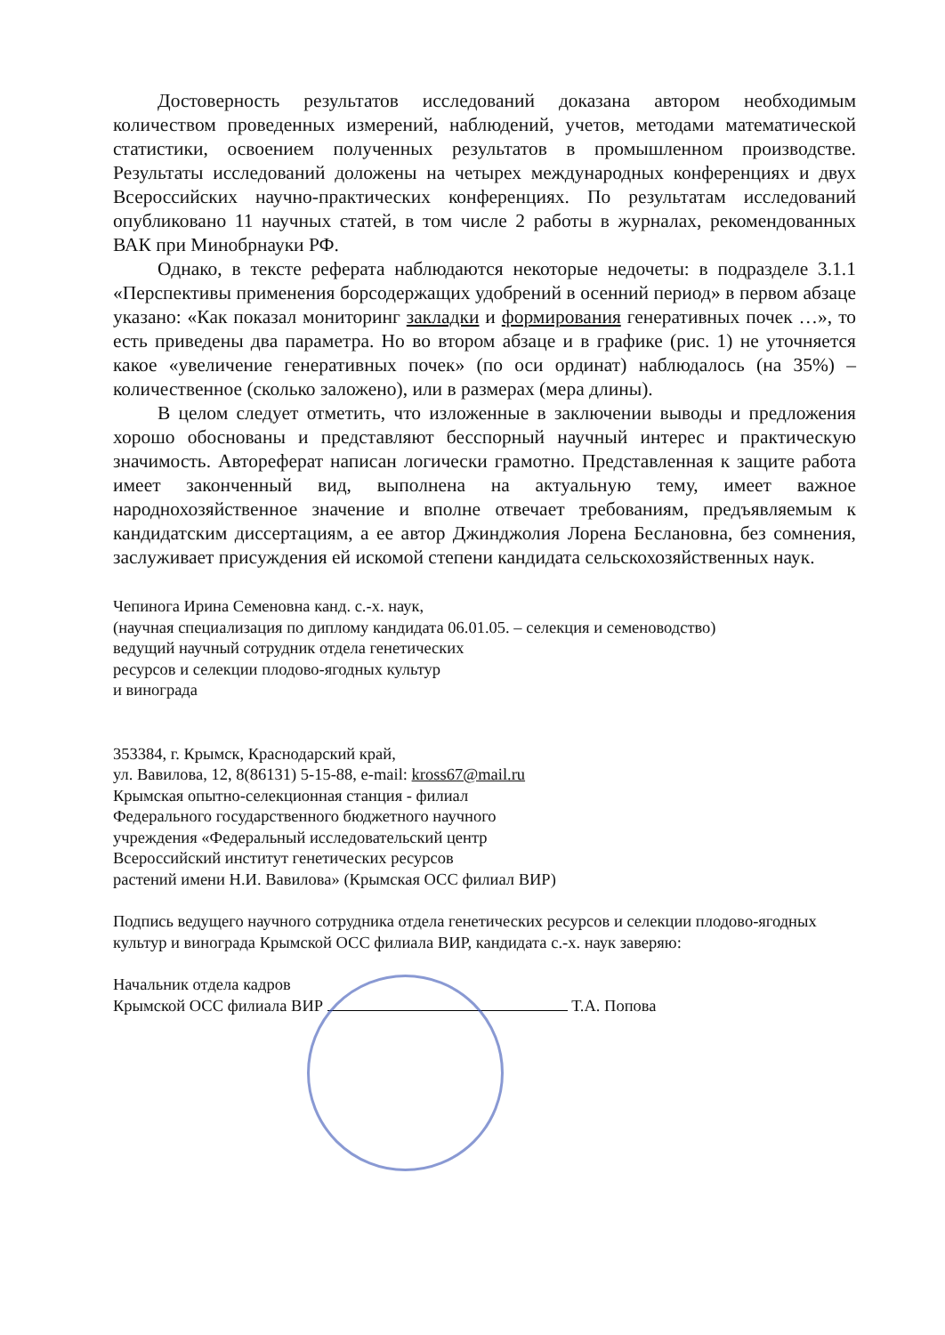Достоверность результатов исследований доказана автором необходимым количеством проведенных измерений, наблюдений, учетов, методами математической статистики, освоением полученных результатов в промышленном производстве. Результаты исследований доложены на четырех международных конференциях и двух Всероссийских научно-практических конференциях. По результатам исследований опубликовано 11 научных статей, в том числе 2 работы в журналах, рекомендованных ВАК при Минобрнауки РФ.
Однако, в тексте реферата наблюдаются некоторые недочеты: в подразделе 3.1.1 «Перспективы применения борсодержащих удобрений в осенний период» в первом абзаце указано: «Как показал мониторинг закладки и формирования генеративных почек …», то есть приведены два параметра. Но во втором абзаце и в графике (рис. 1) не уточняется какое «увеличение генеративных почек» (по оси ординат) наблюдалось (на 35%) – количественное (сколько заложено), или в размерах (мера длины).
В целом следует отметить, что изложенные в заключении выводы и предложения хорошо обоснованы и представляют бесспорный научный интерес и практическую значимость. Автореферат написан логически грамотно. Представленная к защите работа имеет законченный вид, выполнена на актуальную тему, имеет важное народнохозяйственное значение и вполне отвечает требованиям, предъявляемым к кандидатским диссертациям, а ее автор Джинджолия Лорена Беслановна, без сомнения, заслуживает присуждения ей искомой степени кандидата сельскохозяйственных наук.
Чепинога Ирина Семеновна канд. с.-х. наук,
(научная специализация по диплому кандидата 06.01.05. – селекция и семеноводство)
ведущий научный сотрудник отдела генетических
ресурсов и селекции плодово-ягодных культур
и винограда
353384, г. Крымск, Краснодарский край,
ул. Вавилова, 12, 8(86131) 5-15-88, e-mail: kross67@mail.ru
Крымская опытно-селекционная станция - филиал
Федерального государственного бюджетного научного
учреждения «Федеральный исследовательский центр
Всероссийский институт генетических ресурсов
растений имени Н.И. Вавилова» (Крымская ОСС филиал ВИР)
Подпись ведущего научного сотрудника отдела генетических ресурсов и селекции плодово-ягодных культур и винограда Крымской ОСС филиала ВИР, кандидата с.-х. наук заверяю:
Начальник отдела кадров
Крымской ОСС филиала ВИР Т.А. Попова